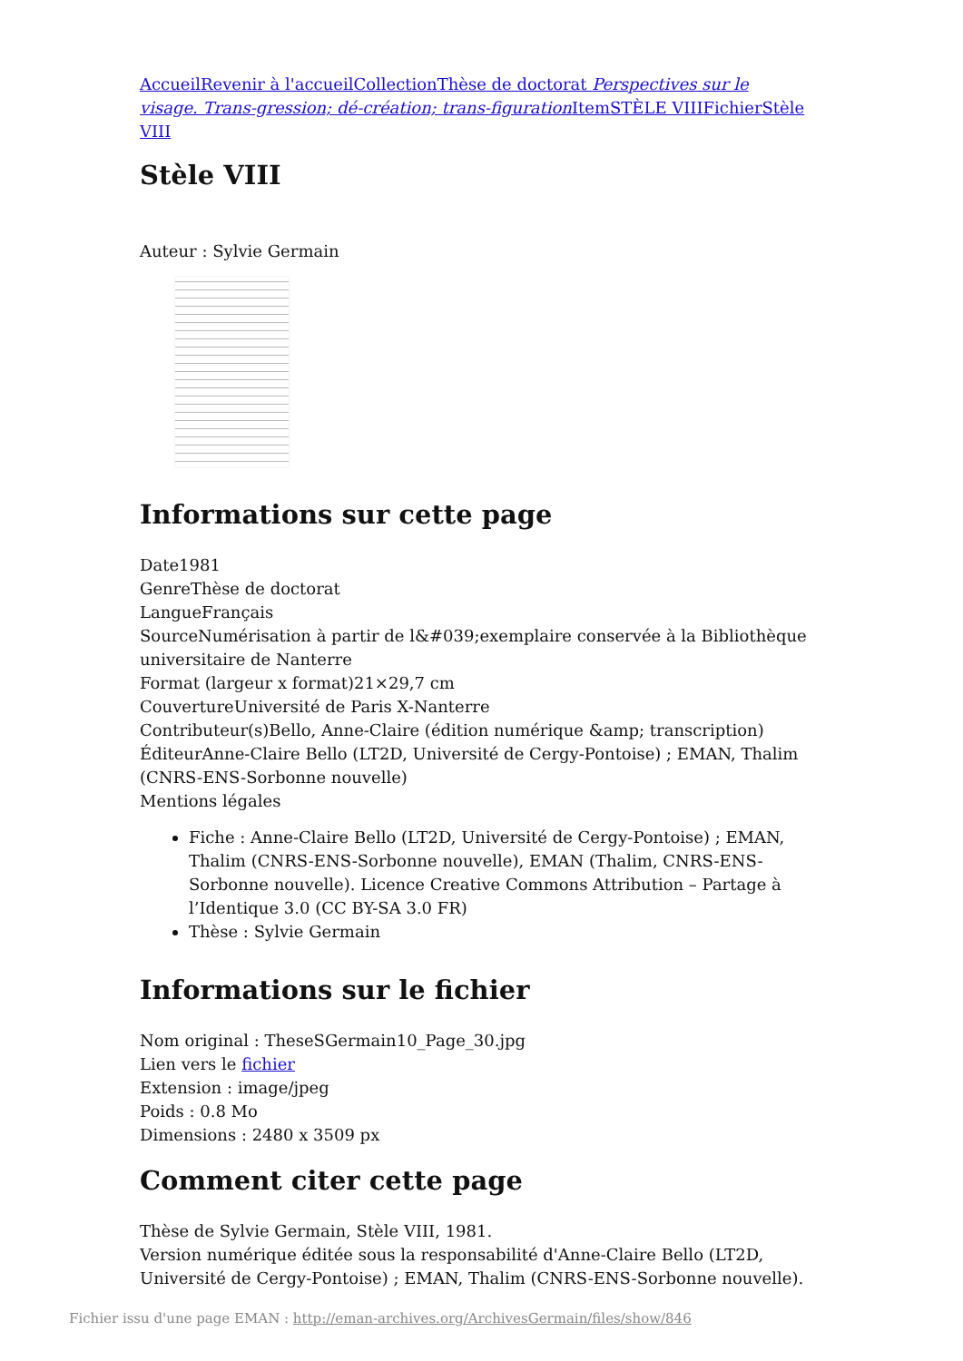Accueil Revenir à l'accueil Collection Thèse de doctorat Perspectives sur le visage. Trans-gression; dé-création; trans-figuration Item STÈLE VIII Fichier Stèle VIII
Stèle VIII
Auteur : Sylvie Germain
Informations sur cette page
Date1981
GenreThèse de doctorat
LangueFrançais
SourceNumérisation à partir de l&#039;exemplaire conservée à la Bibliothèque universitaire de Nanterre
Format (largeur x format)21×29,7 cm
CouvertureUniversité de Paris X-Nanterre
Contributeur(s)Bello, Anne-Claire (édition numérique &amp; transcription)
ÉditeurAnne-Claire Bello (LT2D, Université de Cergy-Pontoise) ; EMAN, Thalim (CNRS-ENS-Sorbonne nouvelle)
Mentions légales
Fiche : Anne-Claire Bello (LT2D, Université de Cergy-Pontoise) ; EMAN, Thalim (CNRS-ENS-Sorbonne nouvelle), EMAN (Thalim, CNRS-ENS-Sorbonne nouvelle). Licence Creative Commons Attribution – Partage à l’Identique 3.0 (CC BY-SA 3.0 FR)
Thèse : Sylvie Germain
Informations sur le fichier
Nom original : TheseSGermain10_Page_30.jpg
Lien vers le fichier
Extension : image/jpeg
Poids : 0.8 Mo
Dimensions : 2480 x 3509 px
Comment citer cette page
Thèse de Sylvie Germain, Stèle VIII, 1981.
Version numérique éditée sous la responsabilité d'Anne-Claire Bello (LT2D, Université de Cergy-Pontoise) ; EMAN, Thalim (CNRS-ENS-Sorbonne nouvelle).
Fichier issu d'une page EMAN : http://eman-archives.org/ArchivesGermain/files/show/846